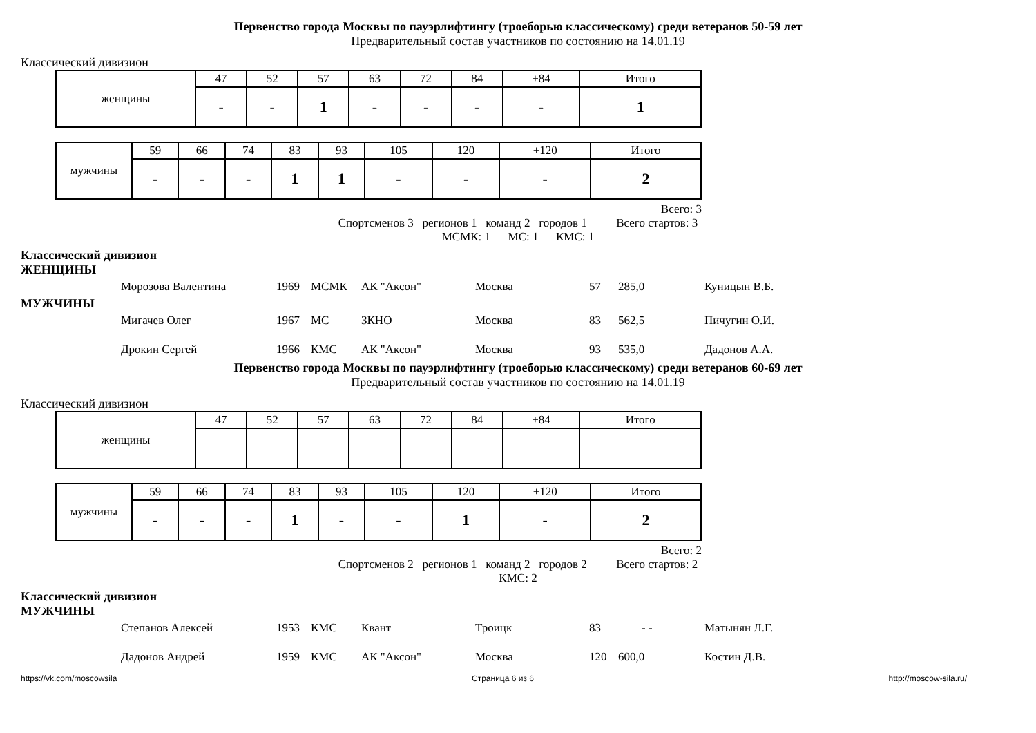Первенство города Москвы по пауэрлифтингу (троеборью классическому) среди ветеранов 50-59 лет
Предварительный состав участников по состоянию на 14.01.19
Классический дивизион
| женщины | 47 | 52 | 57 | 63 | 72 | 84 | +84 | Итого |
| | - | - | 1 | - | - | - | - | 1 |
| мужчины | 59 | 66 | 74 | 83 | 93 | 105 | 120 | +120 | Итого |
| | - | - | - | 1 | 1 | - | - | - | 2 |
Всего: 3
Спортсменов 3 регионов 1 команд 2 городов 1 Всего стартов: 3
МСМК: 1 МС: 1 КМС: 1
Классический дивизион
ЖЕНЩИНЫ
Морозова Валентина 1969 МСМК АК "Аксон" Москва 57 285,0 Куницын В.Б.
МУЖЧИНЫ
Мигачев Олег 1967 МС ЗКНО Москва 83 562,5 Пичугин О.И.
Дрокин Сергей 1966 КМС АК "Аксон" Москва 93 535,0 Дадонов А.А.
Первенство города Москвы по пауэрлифтингу (троеборью классическому) среди ветеранов 60-69 лет
Предварительный состав участников по состоянию на 14.01.19
Классический дивизион
| женщины | 47 | 52 | 57 | 63 | 72 | 84 | +84 | Итого |
| мужчины | 59 | 66 | 74 | 83 | 93 | 105 | 120 | +120 | Итого |
| | - | - | - | 1 | - | - | 1 | - | 2 |
Всего: 2
Спортсменов 2 регионов 1 команд 2 городов 2 Всего стартов: 2
КМС: 2
Классический дивизион
МУЖЧИНЫ
Степанов Алексей 1953 КМС Квант Троицк 83 - - Матынян Л.Г.
Дадонов Андрей 1959 КМС АК "Аксон" Москва 120 600,0 Костин Д.В.
https://vk.com/moscowsila Страница 6 из 6 http://moscow-sila.ru/